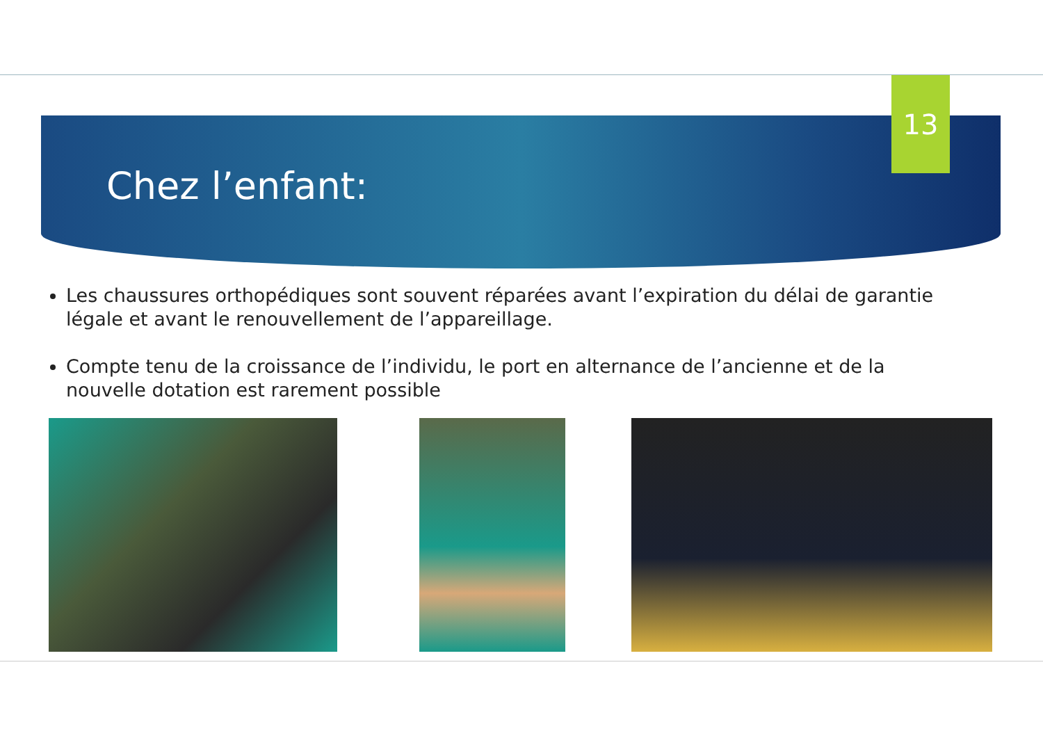13
Chez l’enfant:
Les chaussures orthopédiques sont souvent réparées avant l’expiration du délai de garantie légale et avant le renouvellement de l’appareillage.
Compte tenu de la croissance de l’individu, le port en alternance de l’ancienne et de la nouvelle dotation est rarement possible